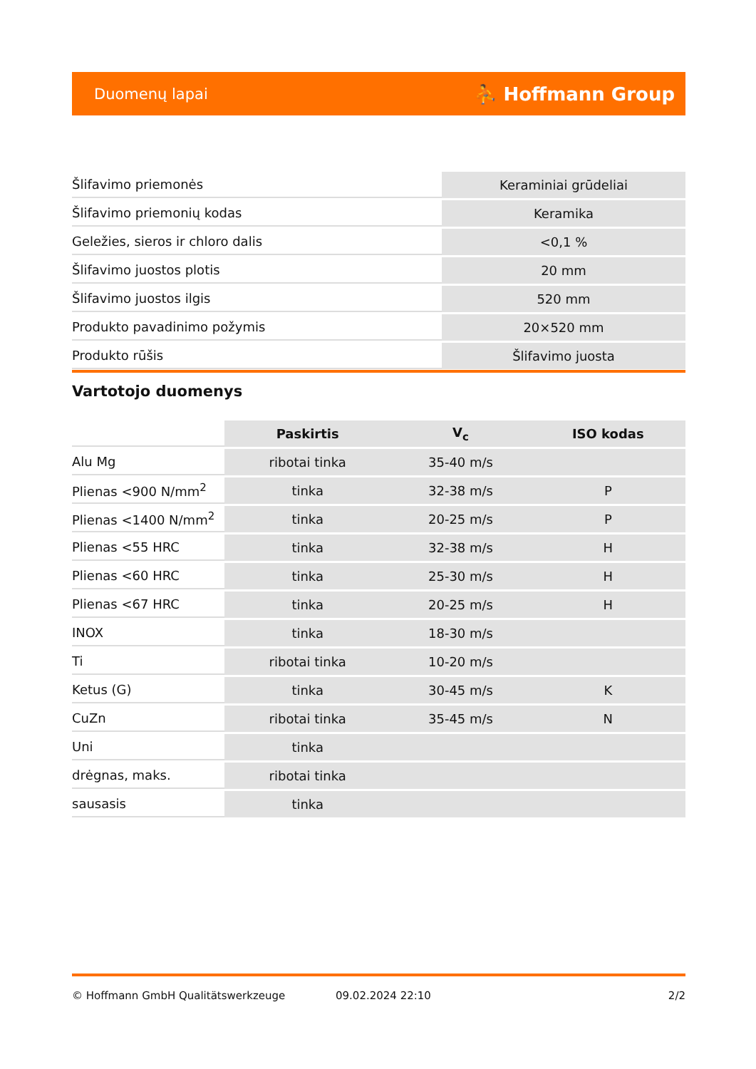Duomenų lapai ⛹ Hoffmann Group
| Šlifavimo priemonės | Keraminiai grūdeliai |
| Šlifavimo priemonių kodas | Keramika |
| Geležies, sieros ir chloro dalis | <0,1 % |
| Šlifavimo juostos plotis | 20 mm |
| Šlifavimo juostos ilgis | 520 mm |
| Produkto pavadinimo požymis | 20×520 mm |
| Produkto rūšis | Šlifavimo juosta |
Vartotojo duomenys
| | Paskirtis | V<sub>c</sub> | ISO kodas |
| --- | --- | --- | --- |
| Alu Mg | ribotai tinka | 35-40 m/s | |
| Plienas <900 N/mm<sup>2</sup> | tinka | 32-38 m/s | P |
| Plienas <1400 N/mm<sup>2</sup> | tinka | 20-25 m/s | P |
| Plienas <55 HRC | tinka | 32-38 m/s | H |
| Plienas <60 HRC | tinka | 25-30 m/s | H |
| Plienas <67 HRC | tinka | 20-25 m/s | H |
| INOX | tinka | 18-30 m/s | |
| Ti | ribotai tinka | 10-20 m/s | |
| Ketus (G) | tinka | 30-45 m/s | K |
| CuZn | ribotai tinka | 35-45 m/s | N |
| Uni | tinka | | |
| drėgnas, maks. | ribotai tinka | | |
| sausasis | tinka | | |
© Hoffmann GmbH Qualitätswerkzeuge 09.02.2024 22:10 2/2